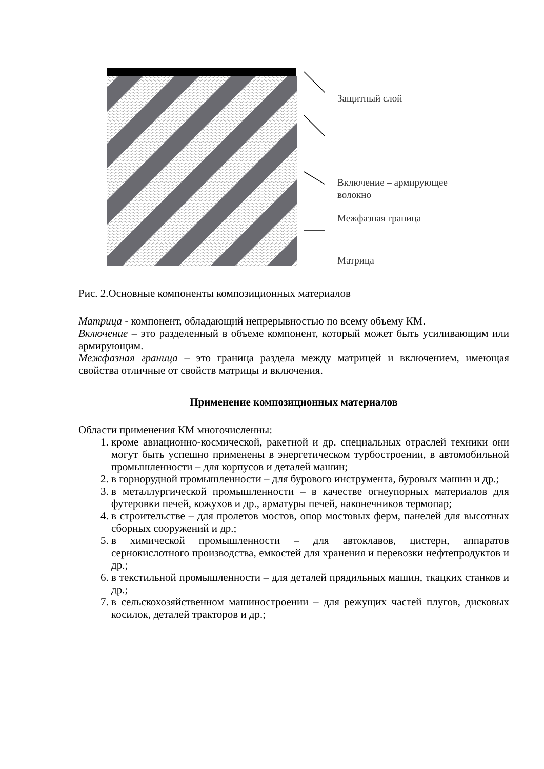Защитный слой
Включение – армирующее
волокно
Межфазная граница
Матрица
Рис. 2.Основные компоненты композиционных материалов
Матрица - компонент, обладающий непрерывностью по всему объему КМ.
Включение – это разделенный в объеме компонент, который может быть усиливающим или армирующим.
Межфазная граница – это граница раздела между матрицей и включением, имеющая свойства отличные от свойств матрицы и включения.
Применение композиционных материалов
Области применения КМ многочисленны:
1. кроме авиационно-космической, ракетной и др. специальных отраслей техники они могут быть успешно применены в энергетическом турбостроении, в автомобильной промышленности – для корпусов и деталей машин;
2. в горнорудной промышленности – для бурового инструмента, буровых машин и др.;
3. в металлургической промышленности – в качестве огнеупорных материалов для футеровки печей, кожухов и др., арматуры печей, наконечников термопар;
4. в строительстве – для пролетов мостов, опор мостовых ферм, панелей для высотных сборных сооружений и др.;
5. в химической промышленности – для автоклавов, цистерн, аппаратов сернокислотного производства, емкостей для хранения и перевозки нефтепродуктов и др.;
6. в текстильной промышленности – для деталей прядильных машин, ткацких станков и др.;
7. в сельскохозяйственном машиностроении – для режущих частей плугов, дисковых косилок, деталей тракторов и др.;